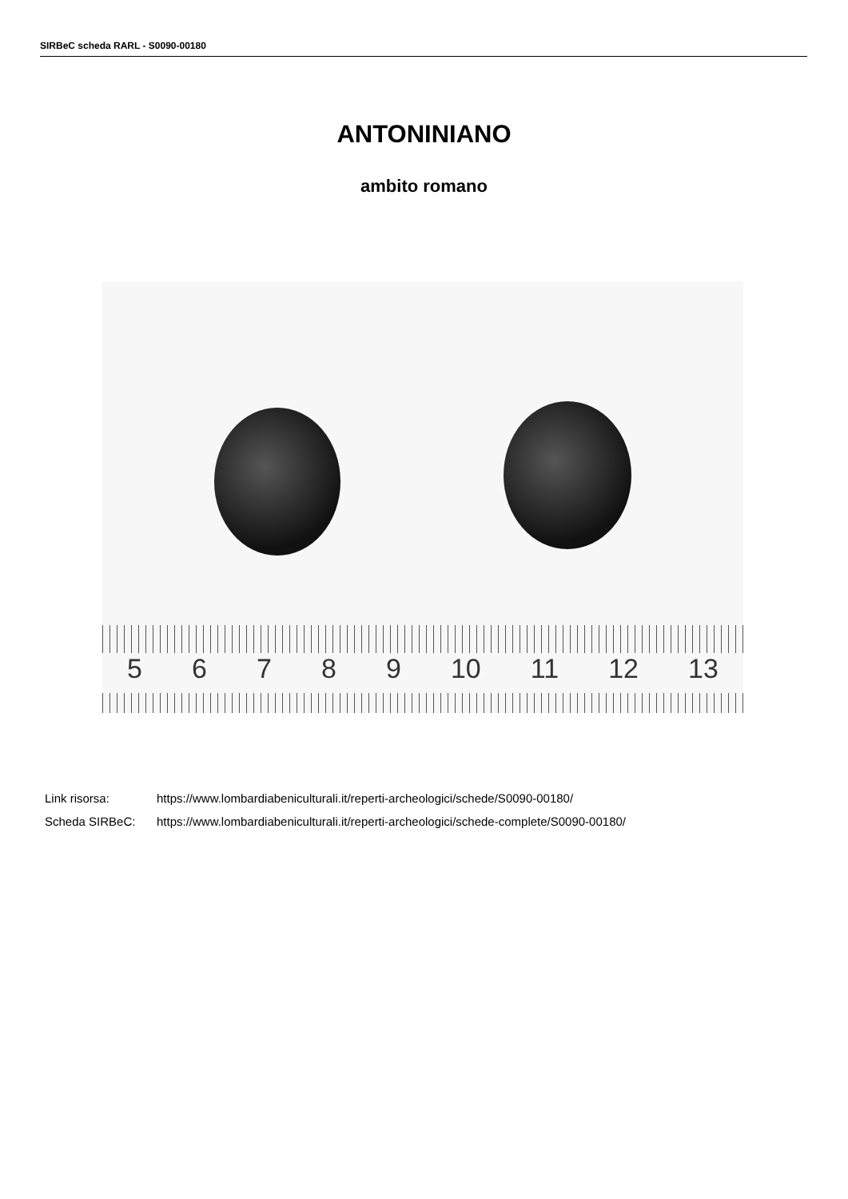SIRBeC scheda RARL - S0090-00180
ANTONINIANO
ambito romano
56789 10 11 12 13
Link risorsa: https://www.lombardiabeniculturali.it/reperti-archeologici/schede/S0090-00180/
Scheda SIRBeC: https://www.lombardiabeniculturali.it/reperti-archeologici/schede-complete/S0090-00180/